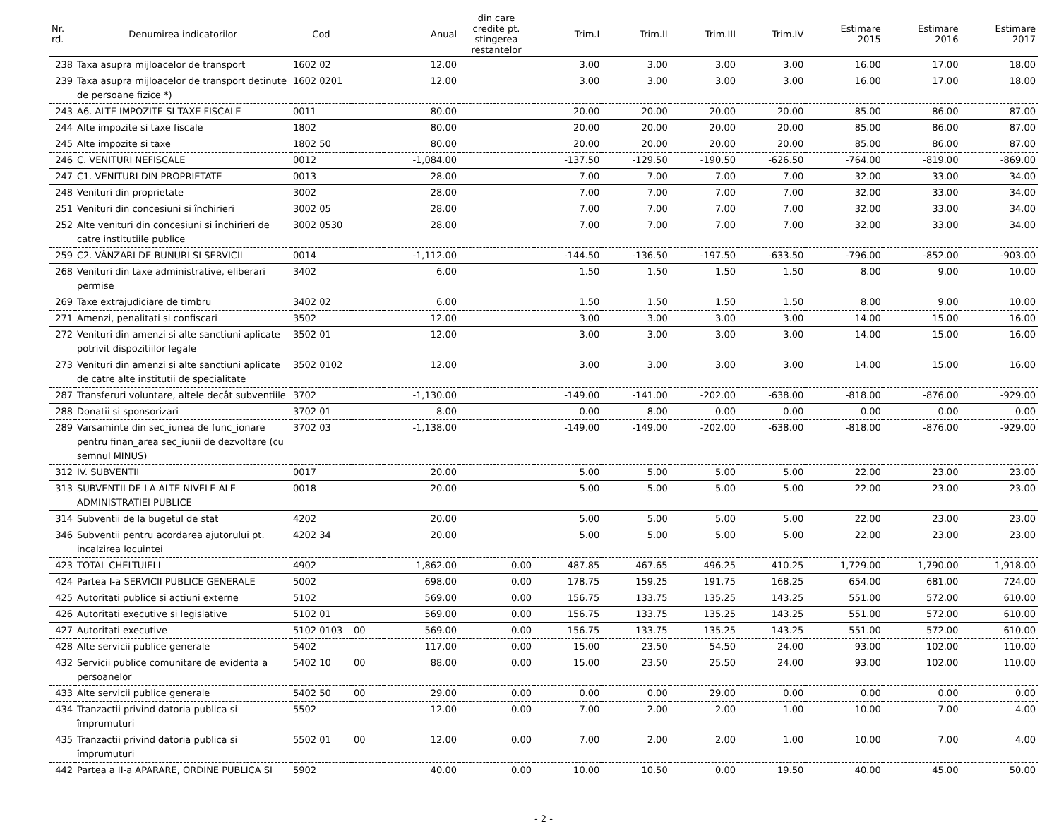| Nr. rd. | Denumirea indicatorilor | Cod | | Anual | din care credite pt. stingerea restantelor | Trim.I | Trim.II | Trim.III | Trim.IV | Estimare 2015 | Estimare 2016 | Estimare 2017 |
| --- | --- | --- | --- | --- | --- | --- | --- | --- | --- | --- | --- | --- |
| 238 | Taxa asupra mijloacelor de transport | 1602 02 | | 12.00 | | 3.00 | 3.00 | 3.00 | 3.00 | 16.00 | 17.00 | 18.00 |
| 239 | Taxa asupra mijloacelor de transport detinute de persoane fizice *) | 1602 0201 | | 12.00 | | 3.00 | 3.00 | 3.00 | 3.00 | 16.00 | 17.00 | 18.00 |
| 243 | A6. ALTE IMPOZITE SI TAXE FISCALE | 0011 | | 80.00 | | 20.00 | 20.00 | 20.00 | 20.00 | 85.00 | 86.00 | 87.00 |
| 244 | Alte impozite si taxe fiscale | 1802 | | 80.00 | | 20.00 | 20.00 | 20.00 | 20.00 | 85.00 | 86.00 | 87.00 |
| 245 | Alte impozite si taxe | 1802 50 | | 80.00 | | 20.00 | 20.00 | 20.00 | 20.00 | 85.00 | 86.00 | 87.00 |
| 246 | C. VENITURI NEFISCALE | 0012 | | -1,084.00 | | -137.50 | -129.50 | -190.50 | -626.50 | -764.00 | -819.00 | -869.00 |
| 247 | C1. VENITURI DIN PROPRIETATE | 0013 | | 28.00 | | 7.00 | 7.00 | 7.00 | 7.00 | 32.00 | 33.00 | 34.00 |
| 248 | Venituri din proprietate | 3002 | | 28.00 | | 7.00 | 7.00 | 7.00 | 7.00 | 32.00 | 33.00 | 34.00 |
| 251 | Venituri din concesiuni si închirieri | 3002 05 | | 28.00 | | 7.00 | 7.00 | 7.00 | 7.00 | 32.00 | 33.00 | 34.00 |
| 252 | Alte venituri din concesiuni si închirieri de catre institutiile publice | 3002 0530 | | 28.00 | | 7.00 | 7.00 | 7.00 | 7.00 | 32.00 | 33.00 | 34.00 |
| 259 | C2. VÂNZARI DE BUNURI SI SERVICII | 0014 | | -1,112.00 | | -144.50 | -136.50 | -197.50 | -633.50 | -796.00 | -852.00 | -903.00 |
| 268 | Venituri din taxe administrative, eliberari permise | 3402 | | 6.00 | | 1.50 | 1.50 | 1.50 | 1.50 | 8.00 | 9.00 | 10.00 |
| 269 | Taxe extrajudiciare de timbru | 3402 02 | | 6.00 | | 1.50 | 1.50 | 1.50 | 1.50 | 8.00 | 9.00 | 10.00 |
| 271 | Amenzi, penalitati si confiscari | 3502 | | 12.00 | | 3.00 | 3.00 | 3.00 | 3.00 | 14.00 | 15.00 | 16.00 |
| 272 | Venituri din amenzi si alte sanctiuni aplicate potrivit dispozitiilor legale | 3502 01 | | 12.00 | | 3.00 | 3.00 | 3.00 | 3.00 | 14.00 | 15.00 | 16.00 |
| 273 | Venituri din amenzi si alte sanctiuni aplicate de catre alte institutii de specialitate | 3502 0102 | | 12.00 | | 3.00 | 3.00 | 3.00 | 3.00 | 14.00 | 15.00 | 16.00 |
| 287 | Transferuri voluntare, altele decât subventiile | 3702 | | -1,130.00 | | -149.00 | -141.00 | -202.00 | -638.00 | -818.00 | -876.00 | -929.00 |
| 288 | Donatii si sponsorizari | 3702 01 | | 8.00 | | 0.00 | 8.00 | 0.00 | 0.00 | 0.00 | 0.00 | 0.00 |
| 289 | Varsaminte din sec_iunea de func_ionare pentru finan_area sec_iunii de dezvoltare (cu semnul MINUS) | 3702 03 | | -1,138.00 | | -149.00 | -149.00 | -202.00 | -638.00 | -818.00 | -876.00 | -929.00 |
| 312 | IV. SUBVENTII | 0017 | | 20.00 | | 5.00 | 5.00 | 5.00 | 5.00 | 22.00 | 23.00 | 23.00 |
| 313 | SUBVENTII DE LA ALTE NIVELE ALE ADMINISTRATIEI PUBLICE | 0018 | | 20.00 | | 5.00 | 5.00 | 5.00 | 5.00 | 22.00 | 23.00 | 23.00 |
| 314 | Subventii de la bugetul de stat | 4202 | | 20.00 | | 5.00 | 5.00 | 5.00 | 5.00 | 22.00 | 23.00 | 23.00 |
| 346 | Subventii pentru acordarea ajutorului pt. incalzirea locuintei | 4202 34 | | 20.00 | | 5.00 | 5.00 | 5.00 | 5.00 | 22.00 | 23.00 | 23.00 |
| 423 | TOTAL CHELTUIELI | 4902 | | 1,862.00 | 0.00 | 487.85 | 467.65 | 496.25 | 410.25 | 1,729.00 | 1,790.00 | 1,918.00 |
| 424 | Partea I-a SERVICII PUBLICE GENERALE | 5002 | | 698.00 | 0.00 | 178.75 | 159.25 | 191.75 | 168.25 | 654.00 | 681.00 | 724.00 |
| 425 | Autoritati publice si actiuni externe | 5102 | | 569.00 | 0.00 | 156.75 | 133.75 | 135.25 | 143.25 | 551.00 | 572.00 | 610.00 |
| 426 | Autoritati executive si legislative | 5102 01 | | 569.00 | 0.00 | 156.75 | 133.75 | 135.25 | 143.25 | 551.00 | 572.00 | 610.00 |
| 427 | Autoritati executive | 5102 0103 | 00 | 569.00 | 0.00 | 156.75 | 133.75 | 135.25 | 143.25 | 551.00 | 572.00 | 610.00 |
| 428 | Alte servicii publice generale | 5402 | | 117.00 | 0.00 | 15.00 | 23.50 | 54.50 | 24.00 | 93.00 | 102.00 | 110.00 |
| 432 | Servicii publice comunitare de evidenta a persoanelor | 5402 10 | 00 | 88.00 | 0.00 | 15.00 | 23.50 | 25.50 | 24.00 | 93.00 | 102.00 | 110.00 |
| 433 | Alte servicii publice generale | 5402 50 | 00 | 29.00 | 0.00 | 0.00 | 0.00 | 29.00 | 0.00 | 0.00 | 0.00 | 0.00 |
| 434 | Tranzactii privind datoria publica si împrumuturi | 5502 | | 12.00 | 0.00 | 7.00 | 2.00 | 2.00 | 1.00 | 10.00 | 7.00 | 4.00 |
| 435 | Tranzactii privind datoria publica si împrumuturi | 5502 01 | 00 | 12.00 | 0.00 | 7.00 | 2.00 | 2.00 | 1.00 | 10.00 | 7.00 | 4.00 |
| 442 | Partea a II-a APARARE, ORDINE PUBLICA SI | 5902 | | 40.00 | 0.00 | 10.00 | 10.50 | 0.00 | 19.50 | 40.00 | 45.00 | 50.00 |
- 2 -